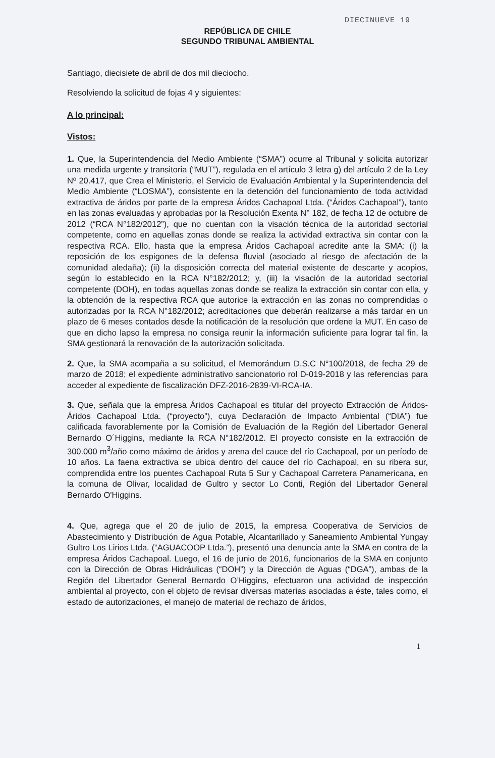DIECINUEVE 19
REPÚBLICA DE CHILE
SEGUNDO TRIBUNAL AMBIENTAL
Santiago, diecisiete de abril de dos mil dieciocho.
Resolviendo la solicitud de fojas 4 y siguientes:
A lo principal:
Vistos:
1. Que, la Superintendencia del Medio Ambiente (“SMA”) ocurre al Tribunal y solicita autorizar una medida urgente y transitoria (“MUT”), regulada en el artículo 3 letra g) del artículo 2 de la Ley Nº 20.417, que Crea el Ministerio, el Servicio de Evaluación Ambiental y la Superintendencia del Medio Ambiente (“LOSMA”), consistente en la detención del funcionamiento de toda actividad extractiva de áridos por parte de la empresa Áridos Cachapoal Ltda. (“Áridos Cachapoal”), tanto en las zonas evaluadas y aprobadas por la Resolución Exenta N° 182, de fecha 12 de octubre de 2012 (“RCA N°182/2012”), que no cuentan con la visación técnica de la autoridad sectorial competente, como en aquellas zonas donde se realiza la actividad extractiva sin contar con la respectiva RCA. Ello, hasta que la empresa Áridos Cachapoal acredite ante la SMA: (i) la reposición de los espigones de la defensa fluvial (asociado al riesgo de afectación de la comunidad aledaña); (ii) la disposición correcta del material existente de descarte y acopios, según lo establecido en la RCA N°182/2012; y, (iii) la visación de la autoridad sectorial competente (DOH), en todas aquellas zonas donde se realiza la extracción sin contar con ella, y la obtención de la respectiva RCA que autorice la extracción en las zonas no comprendidas o autorizadas por la RCA N°182/2012; acreditaciones que deberán realizarse a más tardar en un plazo de 6 meses contados desde la notificación de la resolución que ordene la MUT. En caso de que en dicho lapso la empresa no consiga reunir la información suficiente para lograr tal fin, la SMA gestionará la renovación de la autorización solicitada.
2. Que, la SMA acompaña a su solicitud, el Memorándum D.S.C N°100/2018, de fecha 29 de marzo de 2018; el expediente administrativo sancionatorio rol D-019-2018 y las referencias para acceder al expediente de fiscalización DFZ-2016-2839-VI-RCA-IA.
3. Que, señala que la empresa Áridos Cachapoal es titular del proyecto Extracción de Áridos-Áridos Cachapoal Ltda. (“proyecto”), cuya Declaración de Impacto Ambiental (“DIA”) fue calificada favorablemente por la Comisión de Evaluación de la Región del Libertador General Bernardo O´Higgins, mediante la RCA N°182/2012. El proyecto consiste en la extracción de 300.000 m<sup>3</sup>/año como máximo de áridos y arena del cauce del río Cachapoal, por un período de 10 años. La faena extractiva se ubica dentro del cauce del río Cachapoal, en su ribera sur, comprendida entre los puentes Cachapoal Ruta 5 Sur y Cachapoal Carretera Panamericana, en la comuna de Olivar, localidad de Gultro y sector Lo Conti, Región del Libertador General Bernardo O'Higgins.
4. Que, agrega que el 20 de julio de 2015, la empresa Cooperativa de Servicios de Abastecimiento y Distribución de Agua Potable, Alcantarillado y Saneamiento Ambiental Yungay Gultro Los Lirios Ltda. (“AGUACOOP Ltda.”), presentó una denuncia ante la SMA en contra de la empresa Áridos Cachapoal. Luego, el 16 de junio de 2016, funcionarios de la SMA en conjunto con la Dirección de Obras Hidráulicas (“DOH”) y la Dirección de Aguas (“DGA”), ambas de la Región del Libertador General Bernardo O’Higgins, efectuaron una actividad de inspección ambiental al proyecto, con el objeto de revisar diversas materias asociadas a éste, tales como, el estado de autorizaciones, el manejo de material de rechazo de áridos,
1